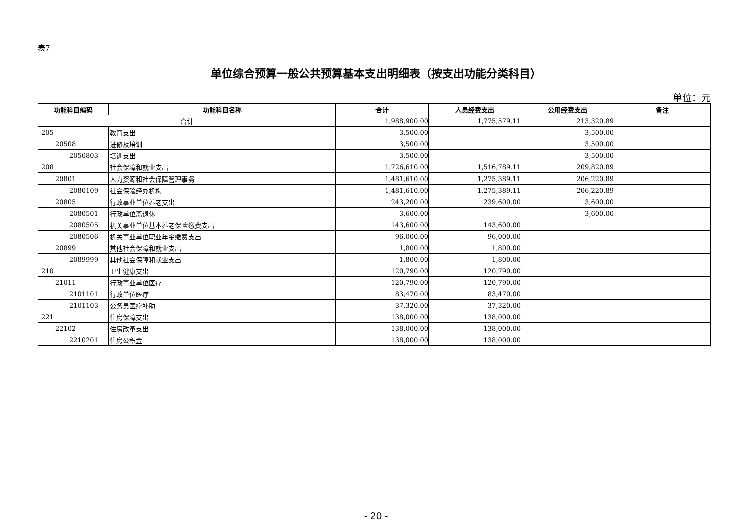表7
单位综合预算一般公共预算基本支出明细表（按支出功能分类科目）
单位：元
| 功能科目编码 | 功能科目名称 | 合计 | 人员经费支出 | 公用经费支出 | 备注 |
| --- | --- | --- | --- | --- | --- |
| 合计 | | 1,988,900.00 | 1,775,579.11 | 213,320.89 | |
| 205 | 教育支出 | 3,500.00 | | 3,500.00 | |
| 20508 | 进修及培训 | 3,500.00 | | 3,500.00 | |
| 2050803 | 培训支出 | 3,500.00 | | 3,500.00 | |
| 208 | 社会保障和就业支出 | 1,726,610.00 | 1,516,789.11 | 209,820.89 | |
| 20801 | 人力资源和社会保障管理事务 | 1,481,610.00 | 1,275,389.11 | 206,220.89 | |
| 2080109 | 社会保险经办机构 | 1,481,610.00 | 1,275,389.11 | 206,220.89 | |
| 20805 | 行政事业单位养老支出 | 243,200.00 | 239,600.00 | 3,600.00 | |
| 2080501 | 行政单位离退休 | 3,600.00 | | 3,600.00 | |
| 2080505 | 机关事业单位基本养老保险缴费支出 | 143,600.00 | 143,600.00 | | |
| 2080506 | 机关事业单位职业年金缴费支出 | 96,000.00 | 96,000.00 | | |
| 20899 | 其他社会保障和就业支出 | 1,800.00 | 1,800.00 | | |
| 2089999 | 其他社会保障和就业支出 | 1,800.00 | 1,800.00 | | |
| 210 | 卫生健康支出 | 120,790.00 | 120,790.00 | | |
| 21011 | 行政事业单位医疗 | 120,790.00 | 120,790.00 | | |
| 2101101 | 行政单位医疗 | 83,470.00 | 83,470.00 | | |
| 2101103 | 公务员医疗补助 | 37,320.00 | 37,320.00 | | |
| 221 | 住房保障支出 | 138,000.00 | 138,000.00 | | |
| 22102 | 住房改革支出 | 138,000.00 | 138,000.00 | | |
| 2210201 | 住房公积金 | 138,000.00 | 138,000.00 | | |
- 20 -